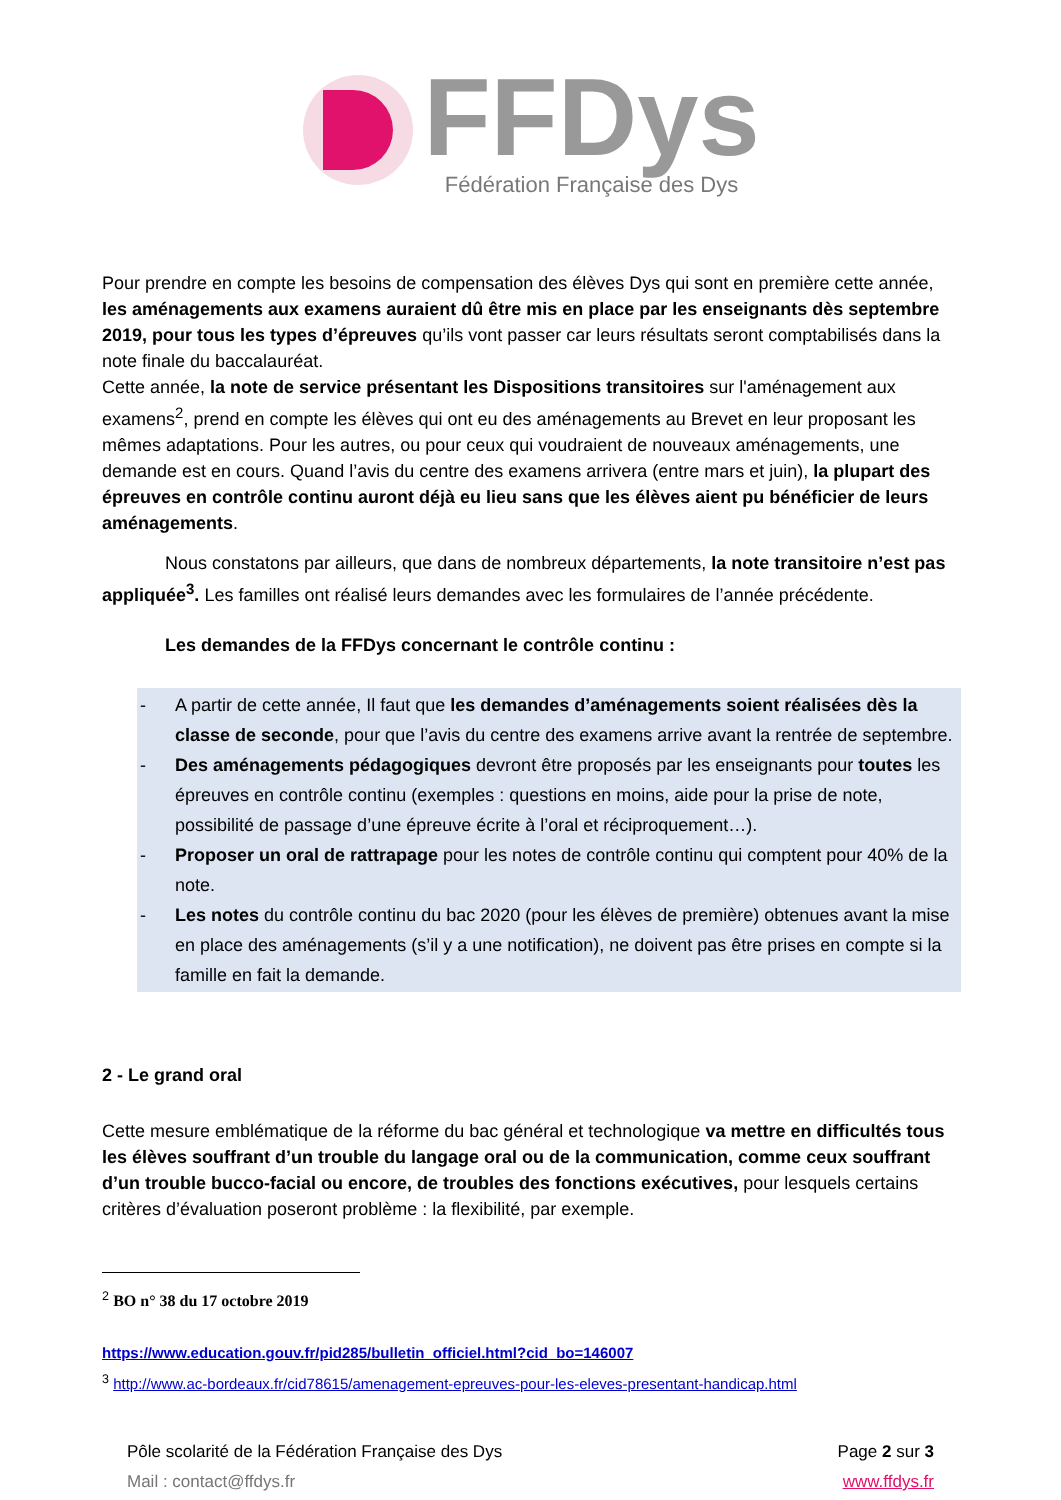FFDys
Fédération Française des Dys
Pour prendre en compte les besoins de compensation des élèves Dys qui sont en première cette année, les aménagements aux examens auraient dû être mis en place par les enseignants dès septembre 2019, pour tous les types d’épreuves qu’ils vont passer car leurs résultats seront comptabilisés dans la note finale du baccalauréat.
Cette année, la note de service présentant les Dispositions transitoires sur l'aménagement aux examens<sup>2</sup>, prend en compte les élèves qui ont eu des aménagements au Brevet en leur proposant les mêmes adaptations. Pour les autres, ou pour ceux qui voudraient de nouveaux aménagements, une demande est en cours. Quand l’avis du centre des examens arrivera (entre mars et juin), la plupart des épreuves en contrôle continu auront déjà eu lieu sans que les élèves aient pu bénéficier de leurs aménagements.
Nous constatons par ailleurs, que dans de nombreux départements, la note transitoire n’est pas appliquée<sup>3</sup>. Les familles ont réalisé leurs demandes avec les formulaires de l’année précédente.
Les demandes de la FFDys concernant le contrôle continu :
- A partir de cette année, Il faut que les demandes d’aménagements soient réalisées dès la classe de seconde, pour que l’avis du centre des examens arrive avant la rentrée de septembre.
- Des aménagements pédagogiques devront être proposés par les enseignants pour toutes les épreuves en contrôle continu (exemples : questions en moins, aide pour la prise de note, possibilité de passage d’une épreuve écrite à l’oral et réciproquement…).
- Proposer un oral de rattrapage pour les notes de contrôle continu qui comptent pour 40% de la note.
- Les notes du contrôle continu du bac 2020 (pour les élèves de première) obtenues avant la mise en place des aménagements (s’il y a une notification), ne doivent pas être prises en compte si la famille en fait la demande.
2 - Le grand oral
Cette mesure emblématique de la réforme du bac général et technologique va mettre en difficultés tous les élèves souffrant d’un trouble du langage oral ou de la communication, comme ceux souffrant d’un trouble bucco-facial ou encore, de troubles des fonctions exécutives, pour lesquels certains critères d’évaluation poseront problème : la flexibilité, par exemple.
<sup>2</sup> BO n° 38 du 17 octobre 2019
https://www.education.gouv.fr/pid285/bulletin_officiel.html?cid_bo=146007
<sup>3</sup> http://www.ac-bordeaux.fr/cid78615/amenagement-epreuves-pour-les-eleves-presentant-handicap.html
Pôle scolarité de la Fédération Française des Dys
Mail : contact@ffdys.fr
Page 2 sur 3
www.ffdys.fr